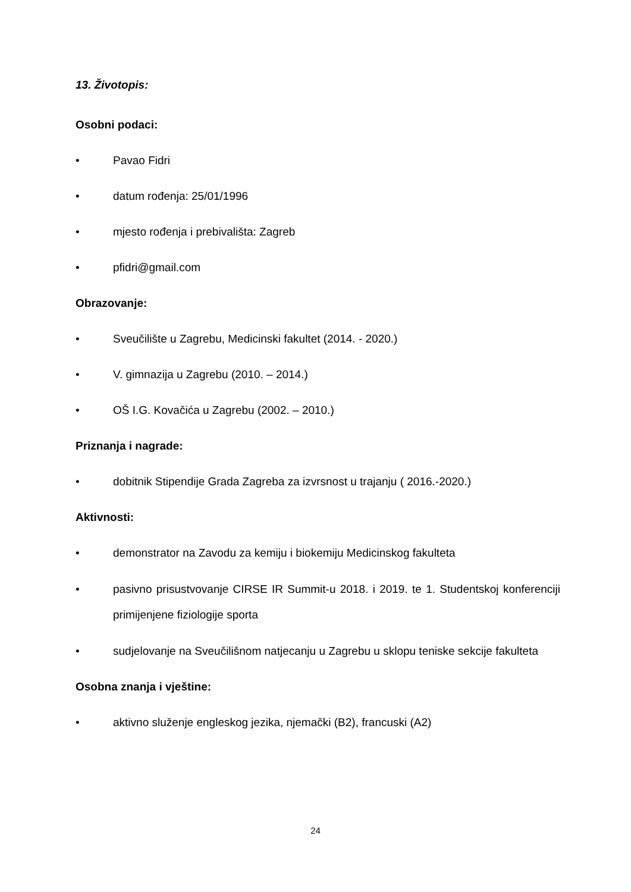13. Životopis:
Osobni podaci:
• Pavao Fidri
• datum rođenja: 25/01/1996
• mjesto rođenja i prebivališta: Zagreb
• pfidri@gmail.com
Obrazovanje:
• Sveučilište u Zagrebu, Medicinski fakultet (2014. - 2020.)
• V. gimnazija u Zagrebu (2010. – 2014.)
• OŠ I.G. Kovačića u Zagrebu (2002. – 2010.)
Priznanja i nagrade:
• dobitnik Stipendije Grada Zagreba za izvrsnost u trajanju ( 2016.-2020.)
Aktivnosti:
• demonstrator na Zavodu za kemiju i biokemiju Medicinskog fakulteta
• pasivno prisustvovanje CIRSE IR Summit-u 2018. i 2019. te 1. Studentskoj konferenciji primijenjene fiziologije sporta
• sudjelovanje na Sveučilišnom natjecanju u Zagrebu u sklopu teniske sekcije fakulteta
Osobna znanja i vještine:
• aktivno služenje engleskog jezika, njemački (B2), francuski (A2)
24